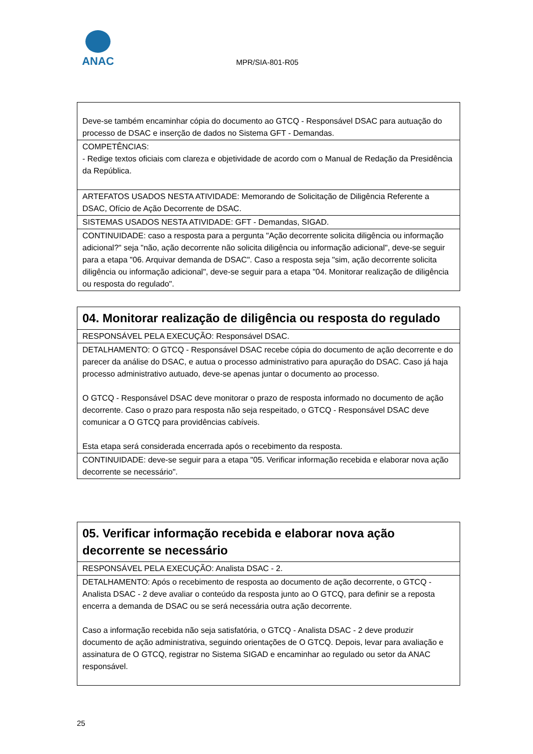ANAC
MPR/SIA-801-R05
| Deve-se também encaminhar cópia do documento ao GTCQ - Responsável DSAC para autuação do processo de DSAC e inserção de dados no Sistema GFT - Demandas. |
| COMPETÊNCIAS: - Redige textos oficiais com clareza e objetividade de acordo com o Manual de Redação da Presidência da República. |
| ARTEFATOS USADOS NESTA ATIVIDADE: Memorando de Solicitação de Diligência Referente a DSAC, Ofício de Ação Decorrente de DSAC. |
| SISTEMAS USADOS NESTA ATIVIDADE: GFT - Demandas, SIGAD. |
| CONTINUIDADE: caso a resposta para a pergunta "Ação decorrente solicita diligência ou informação adicional?" seja "não, ação decorrente não solicita diligência ou informação adicional", deve-se seguir para a etapa "06. Arquivar demanda de DSAC". Caso a resposta seja "sim, ação decorrente solicita diligência ou informação adicional", deve-se seguir para a etapa "04. Monitorar realização de diligência ou resposta do regulado". |
| 04. Monitorar realização de diligência ou resposta do regulado |
| RESPONSÁVEL PELA EXECUÇÃO: Responsável DSAC. |
| DETALHAMENTO: O GTCQ - Responsável DSAC recebe cópia do documento de ação decorrente e do parecer da análise do DSAC, e autua o processo administrativo para apuração do DSAC. Caso já haja processo administrativo autuado, deve-se apenas juntar o documento ao processo. O GTCQ - Responsável DSAC deve monitorar o prazo de resposta informado no documento de ação decorrente. Caso o prazo para resposta não seja respeitado, o GTCQ - Responsável DSAC deve comunicar a O GTCQ para providências cabíveis. Esta etapa será considerada encerrada após o recebimento da resposta. |
| CONTINUIDADE: deve-se seguir para a etapa "05. Verificar informação recebida e elaborar nova ação decorrente se necessário". |
| 05. Verificar informação recebida e elaborar nova ação decorrente se necessário |
| RESPONSÁVEL PELA EXECUÇÃO: Analista DSAC - 2. |
| DETALHAMENTO: Após o recebimento de resposta ao documento de ação decorrente, o GTCQ - Analista DSAC - 2 deve avaliar o conteúdo da resposta junto ao O GTCQ, para definir se a reposta encerra a demanda de DSAC ou se será necessária outra ação decorrente. Caso a informação recebida não seja satisfatória, o GTCQ - Analista DSAC - 2 deve produzir documento de ação administrativa, seguindo orientações de O GTCQ. Depois, levar para avaliação e assinatura de O GTCQ, registrar no Sistema SIGAD e encaminhar ao regulado ou setor da ANAC responsável. |
25